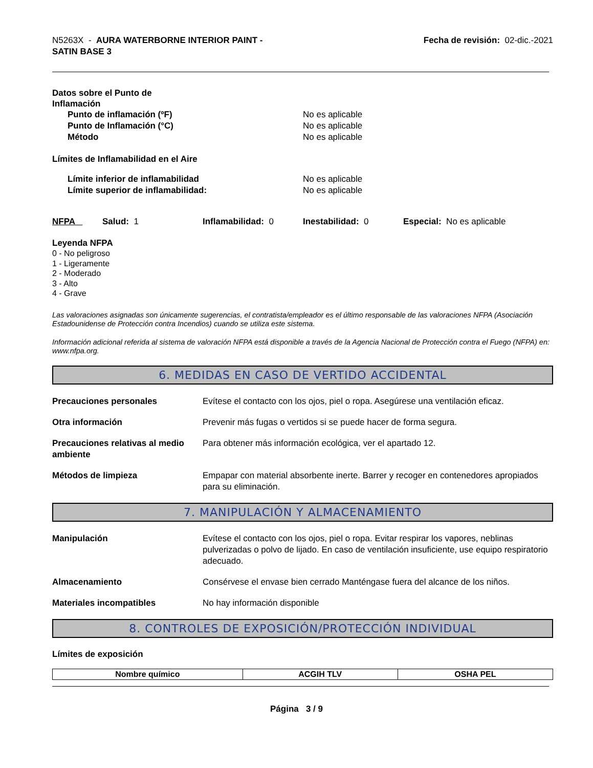N5263X - AURA WATERBORNE INTERIOR PAINT -
SATIN BASE 3
Fecha de revisión: 02-dic.-2021
Datos sobre el Punto de
Inflamación
Punto de inflamación (ºF) No es aplicable
Punto de Inflamación (°C) No es aplicable
Método No es aplicable
Límites de Inflamabilidad en el Aire
Límite inferior de inflamabilidad No es aplicable
Límite superior de inflamabilidad: No es aplicable
NFPA Salud: 1 Inflamabilidad: 0 Inestabilidad: 0 Especial: No es aplicable
Leyenda NFPA
0 - No peligroso
1 - Ligeramente
2 - Moderado
3 - Alto
4 - Grave
Las valoraciones asignadas son únicamente sugerencias, el contratista/empleador es el último responsable de las valoraciones NFPA (Asociación Estadounidense de Protección contra Incendios) cuando se utiliza este sistema.
Información adicional referida al sistema de valoración NFPA está disponible a través de la Agencia Nacional de Protección contra el Fuego (NFPA) en: www.nfpa.org.
6. MEDIDAS EN CASO DE VERTIDO ACCIDENTAL
Precauciones personales Evítese el contacto con los ojos, piel o ropa. Asegúrese una ventilación eficaz.
Otra información Prevenir más fugas o vertidos si se puede hacer de forma segura.
Precauciones relativas al medio ambiente
Para obtener más información ecológica, ver el apartado 12.
Métodos de limpieza Empapar con material absorbente inerte. Barrer y recoger en contenedores apropiados para su eliminación.
7. MANIPULACIÓN Y ALMACENAMIENTO
Manipulación Evítese el contacto con los ojos, piel o ropa. Evitar respirar los vapores, neblinas pulverizadas o polvo de lijado. En caso de ventilación insuficiente, use equipo respiratorio adecuado.
Almacenamiento Consérvese el envase bien cerrado Manténgase fuera del alcance de los niños.
Materiales incompatibles No hay información disponible
8. CONTROLES DE EXPOSICIÓN/PROTECCIÓN INDIVIDUAL
Límites de exposición
| Nombre químico | ACGIH TLV | OSHA PEL |
| --- | --- | --- |
Página 3 / 9